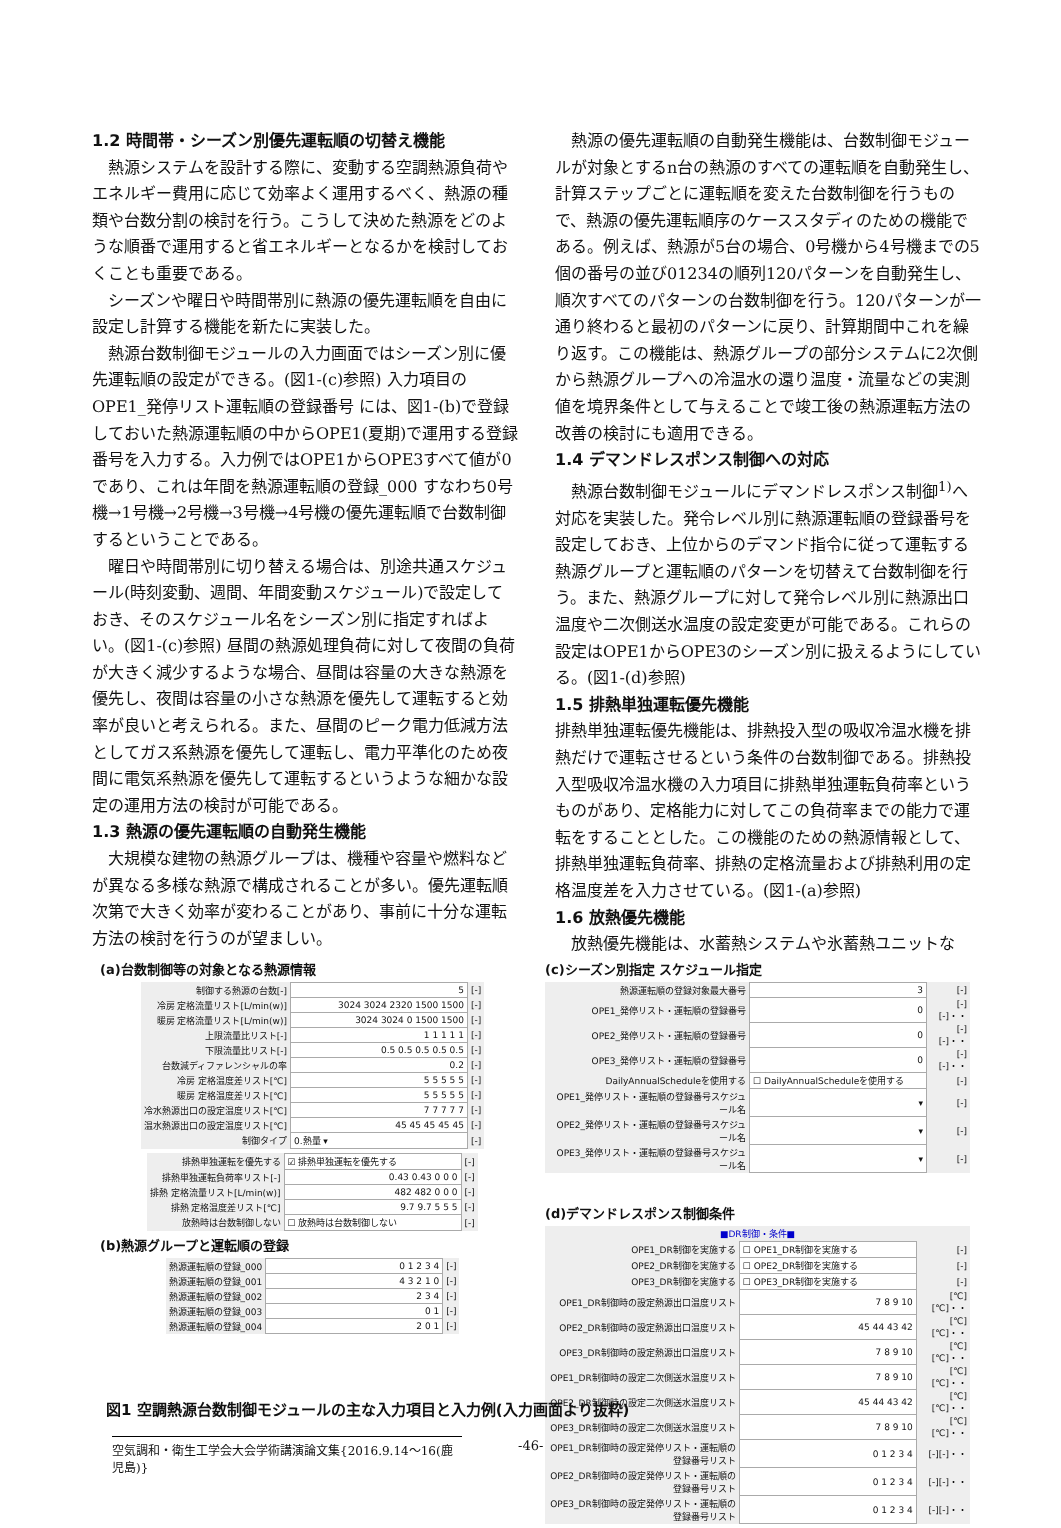1.2 時間帯・シーズン別優先運転順の切替え機能
熱源システムを設計する際に、変動する空調熱源負荷やエネルギー費用に応じて効率よく運用するべく、熱源の種類や台数分割の検討を行う。こうして決めた熱源をどのような順番で運用すると省エネルギーとなるかを検討しておくことも重要である。
シーズンや曜日や時間帯別に熱源の優先運転順を自由に設定し計算する機能を新たに実装した。
熱源台数制御モジュールの入力画面ではシーズン別に優先運転順の設定ができる。(図1-(c)参照) 入力項目のOPE1_発停リスト運転順の登録番号 には、図1-(b)で登録しておいた熱源運転順の中からOPE1(夏期)で運用する登録番号を入力する。入力例ではOPE1からOPE3すべて値が0であり、これは年間を熱源運転順の登録_000 すなわち0号機→1号機→2号機→3号機→4号機の優先運転順で台数制御するということである。
曜日や時間帯別に切り替える場合は、別途共通スケジュール(時刻変動、週間、年間変動スケジュール)で設定しておき、そのスケジュール名をシーズン別に指定すればよい。(図1-(c)参照) 昼間の熱源処理負荷に対して夜間の負荷が大きく減少するような場合、昼間は容量の大きな熱源を優先し、夜間は容量の小さな熱源を優先して運転すると効率が良いと考えられる。また、昼間のピーク電力低減方法としてガス系熱源を優先して運転し、電力平準化のため夜間に電気系熱源を優先して運転するというような細かな設定の運用方法の検討が可能である。
1.3 熱源の優先運転順の自動発生機能
大規模な建物の熱源グループは、機種や容量や燃料などが異なる多様な熱源で構成されることが多い。優先運転順次第で大きく効率が変わることがあり、事前に十分な運転方法の検討を行うのが望ましい。
熱源の優先運転順の自動発生機能は、台数制御モジュールが対象とするn台の熱源のすべての運転順を自動発生し、計算ステップごとに運転順を変えた台数制御を行うもので、熱源の優先運転順序のケーススタディのための機能である。例えば、熱源が5台の場合、0号機から4号機までの5個の番号の並び01234の順列120パターンを自動発生し、順次すべてのパターンの台数制御を行う。120パターンが一通り終わると最初のパターンに戻り、計算期間中これを繰り返す。この機能は、熱源グループの部分システムに2次側から熱源グループへの冷温水の還り温度・流量などの実測値を境界条件として与えることで竣工後の熱源運転方法の改善の検討にも適用できる。
1.4 デマンドレスポンス制御への対応
熱源台数制御モジュールにデマンドレスポンス制御<sup>1)</sup>へ対応を実装した。発令レベル別に熱源運転順の登録番号を設定しておき、上位からのデマンド指令に従って運転する熱源グループと運転順のパターンを切替えて台数制御を行う。また、熱源グループに対して発令レベル別に熱源出口温度や二次側送水温度の設定変更が可能である。これらの設定はOPE1からOPE3のシーズン別に扱えるようにしている。(図1-(d)参照)
1.5 排熱単独運転優先機能
排熱単独運転優先機能は、排熱投入型の吸収冷温水機を排熱だけで運転させるという条件の台数制御である。排熱投入型吸収冷温水機の入力項目に排熱単独運転負荷率というものがあり、定格能力に対してこの負荷率までの能力で運転をすることとした。この機能のための熱源情報として、排熱単独運転負荷率、排熱の定格流量および排熱利用の定格温度差を入力させている。(図1-(a)参照)
1.6 放熱優先機能
放熱優先機能は、水蓄熱システムや氷蓄熱ユニットな
(a)台数制御等の対象となる熱源情報
| 制御する熱源の台数[-] | 5 | [-] |
| 冷房 定格流量リスト[L/min(w)] | 3024 3024 2320 1500 1500 | [-] |
| 暖房 定格流量リスト[L/min(w)] | 3024 3024 0 1500 1500 | [-] |
| 上限流量比リスト[-] | 1 1 1 1 1 | [-] |
| 下限流量比リスト[-] | 0.5 0.5 0.5 0.5 0.5 | [-] |
| 台数減ディファレンシャルの率 | 0.2 | [-] |
| 冷房 定格温度差リスト[℃] | 5 5 5 5 5 | [-] |
| 暖房 定格温度差リスト[℃] | 5 5 5 5 5 | [-] |
| 冷水熱源出口の設定温度リスト[℃] | 7 7 7 7 7 | [-] |
| 温水熱源出口の設定温度リスト[℃] | 45 45 45 45 45 | [-] |
| 制御タイプ | 0.熱量 ▾ | [-] |
| 排熱単独運転を優先する | ☑ 排熱単独運転を優先する | [-] |
| 排熱単独運転負荷率リスト[-] | 0.43 0.43 0 0 0 | [-] |
| 排熱 定格流量リスト[L/min(w)] | 482 482 0 0 0 | [-] |
| 排熱 定格温度差リスト[℃] | 9.7 9.7 5 5 5 | [-] |
| 放熱時は台数制御しない | ☐ 放熱時は台数制御しない | [-] |
(b)熱源グループと運転順の登録
| 熱源運転順の登録_000 | 0 1 2 3 4 | [-] |
| 熱源運転順の登録_001 | 4 3 2 1 0 | [-] |
| 熱源運転順の登録_002 | 2 3 4 | [-] |
| 熱源運転順の登録_003 | 0 1 | [-] |
| 熱源運転順の登録_004 | 2 0 1 | [-] |
(c)シーズン別指定 スケジュール指定
| 熱源運転順の登録対象最大番号 | 3 | [-] |
| OPE1_発停リスト・運転順の登録番号 | 0 | [-][-]・・ |
| OPE2_発停リスト・運転順の登録番号 | 0 | [-][-]・・ |
| OPE3_発停リスト・運転順の登録番号 | 0 | [-][-]・・ |
| DailyAnnualScheduleを使用する | ☐ DailyAnnualScheduleを使用する | [-] |
| OPE1_発停リスト・運転順の登録番号スケジュール名 | ▾ | [-] |
| OPE2_発停リスト・運転順の登録番号スケジュール名 | ▾ | [-] |
| OPE3_発停リスト・運転順の登録番号スケジュール名 | ▾ | [-] |
(d)デマンドレスポンス制御条件
| ■DR制御・条件■ | | |
| OPE1_DR制御を実施する | ☐ OPE1_DR制御を実施する | [-] |
| OPE2_DR制御を実施する | ☐ OPE2_DR制御を実施する | [-] |
| OPE3_DR制御を実施する | ☐ OPE3_DR制御を実施する | [-] |
| OPE1_DR制御時の設定熱源出口温度リスト | 7 8 9 10 | [℃][℃]・・ |
| OPE2_DR制御時の設定熱源出口温度リスト | 45 44 43 42 | [℃][℃]・・ |
| OPE3_DR制御時の設定熱源出口温度リスト | 7 8 9 10 | [℃][℃]・・ |
| OPE1_DR制御時の設定二次側送水温度リスト | 7 8 9 10 | [℃][℃]・・ |
| OPE2_DR制御時の設定二次側送水温度リスト | 45 44 43 42 | [℃][℃]・・ |
| OPE3_DR制御時の設定二次側送水温度リスト | 7 8 9 10 | [℃][℃]・・ |
| OPE1_DR制御時の設定発停リスト・運転順の登録番号リスト | 0 1 2 3 4 | [-][-]・・ |
| OPE2_DR制御時の設定発停リスト・運転順の登録番号リスト | 0 1 2 3 4 | [-][-]・・ |
| OPE3_DR制御時の設定発停リスト・運転順の登録番号リスト | 0 1 2 3 4 | [-][-]・・ |
図1 空調熱源台数制御モジュールの主な入力項目と入力例(入力画面より抜粋)
空気調和・衛生工学会大会学術講演論文集{2016.9.14～16(鹿児島)}
-46-